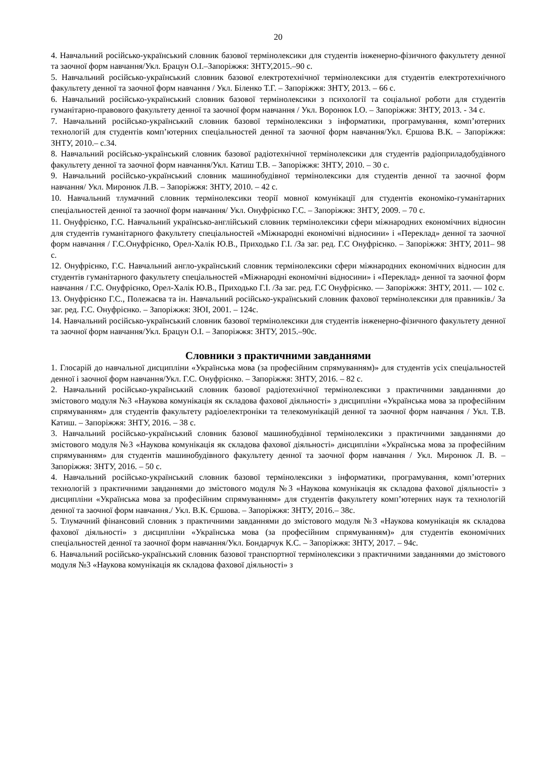20
4. Навчальний російсько-український словник базової термінолексики для студентів інженерно-фізичного факультету денної та заочної форм навчання/Укл. Брацун О.І.–Запоріжжя: ЗНТУ,2015.–90 с.
5. Навчальний російсько-український словник базової електротехнічної термінолексики для студентів електротехнічного факультету денної та заочної форм навчання / Укл. Біленко Т.Г. – Запоріжжя: ЗНТУ, 2013. – 66 с.
6. Навчальний російсько-український словник базової термінолексики з психології та соціальної роботи для студентів гуманітарно-правового факультету денної та заочної форм навчання / Укл. Воронюк І.О. – Запоріжжя: ЗНТУ, 2013. - 34 с.
7. Навчальний російсько-український словник базової термінолексики з інформатики, програмування, комп’ютерних технологій для студентів комп’ютерних спеціальностей денної та заочної форм навчання/Укл. Єршова В.К. – Запоріжжя: ЗНТУ, 2010.– с.34.
8. Навчальний російсько-український словник базової радіотехнічної термінолексики для студентів радіоприладобудівного факультету денної та заочної форм навчання/Укл. Катиш Т.В. – Запоріжжя: ЗНТУ, 2010. – 30 с.
9. Навчальний російсько-український словник машинобудівної термінолексики для студентів денної та заочної форм навчання/ Укл. Миронюк Л.В. – Запоріжжя: ЗНТУ, 2010. – 42 с.
10. Навчальний тлумачний словник термінолексики теорії мовної комунікації для студентів економіко-гуманітарних спеціальностей денної та заочної форм навчання/ Укл. Онуфрієнко Г.С. – Запоріжжя: ЗНТУ, 2009. – 70 с.
11. Онуфрієнко, Г.С. Навчальний українсько-англійський словник термінолексики сфери міжнародних економічних відносин для студентів гуманітарного факультету спеціальностей «Міжнародні економічні відносини» і «Переклад» денної та заочної форм навчання / Г.С.Онуфрієнко, Орел-Халік Ю.В., Приходько Г.І. /За заг. ред. Г.С Онуфрієнко. – Запоріжжя: ЗНТУ, 2011– 98 с.
12. Онуфрієнко, Г.С. Навчальний англо-український словник термінолексики сфери міжнародних економічних відносин для студентів гуманітарного факультету спеціальностей «Міжнародні економічні відносини» і «Переклад» денної та заочної форм навчання / Г.С. Онуфрієнко, Орел-Халік Ю.В., Приходько Г.І. /За заг. ред. Г.С Онуфрієнко. — Запоріжжя: ЗНТУ, 2011. — 102 с.
13. Онуфрієнко Г.С., Полежаєва та ін. Навчальний російсько-український словник фахової термінолексики для правників./ За заг. ред. Г.С. Онуфрієнко. – Запоріжжя: ЗЮІ, 2001. – 124с.
14. Навчальний російсько-український словник базової термінолексики для студентів інженерно-фізичного факультету денної та заочної форм навчання/Укл. Брацун О.І. – Запоріжжя: ЗНТУ, 2015.–90с.
Словники з практичними завданнями
1. Глосарій до навчальної дисципліни «Українська мова (за професійним спрямуванням)» для студентів усіх спеціальностей денної і заочної форм навчання/Укл. Г.С. Онуфрієнко. – Запоріжжя: ЗНТУ, 2016. – 82 с.
2. Навчальний російсько-український словник базової радіотехнічної термінолексики з практичними завданнями до змістового модуля №3 «Наукова комунікація як складова фахової діяльності» з дисципліни «Українська мова за професійним спрямуванням» для студентів факультету радіоелектроніки та телекомунікацій денної та заочної форм навчання / Укл. Т.В. Катиш. – Запоріжжя: ЗНТУ, 2016. – 38 с.
3. Навчальний російсько-український словник базової машинобудівної термінолексики з практичними завданнями до змістового модуля №3 «Наукова комунікація як складова фахової діяльності» дисципліни «Українська мова за професійним спрямуванням» для студентів машинобудівного факультету денної та заочної форм навчання / Укл. Миронюк Л. В. – Запоріжжя: ЗНТУ, 2016. – 50 с.
4. Навчальний російсько-український словник базової термінолексики з інформатики, програмування, комп’ютерних технологій з практичними завданнями до змістового модуля №3 «Наукова комунікація як складова фахової діяльності» з дисципліни «Українська мова за професійним спрямуванням» для студентів факультету комп’ютерних наук та технологій денної та заочної форм навчання./ Укл. В.К. Єршова. – Запоріжжя: ЗНТУ, 2016.– 38с.
5. Тлумачний фінансовий словник з практичними завданнями до змістового модуля №3 «Наукова комунікація як складова фахової діяльності» з дисципліни «Українська мова (за професійним спрямуванням)» для студентів економічних спеціальностей денної та заочної форм навчання/Укл. Бондарчук К.С. – Запоріжжя: ЗНТУ, 2017. – 94с.
6. Навчальний російсько-український словник базової транспортної термінолексики з практичними завданнями до змістового модуля №3 «Наукова комунікація як складова фахової діяльності» з